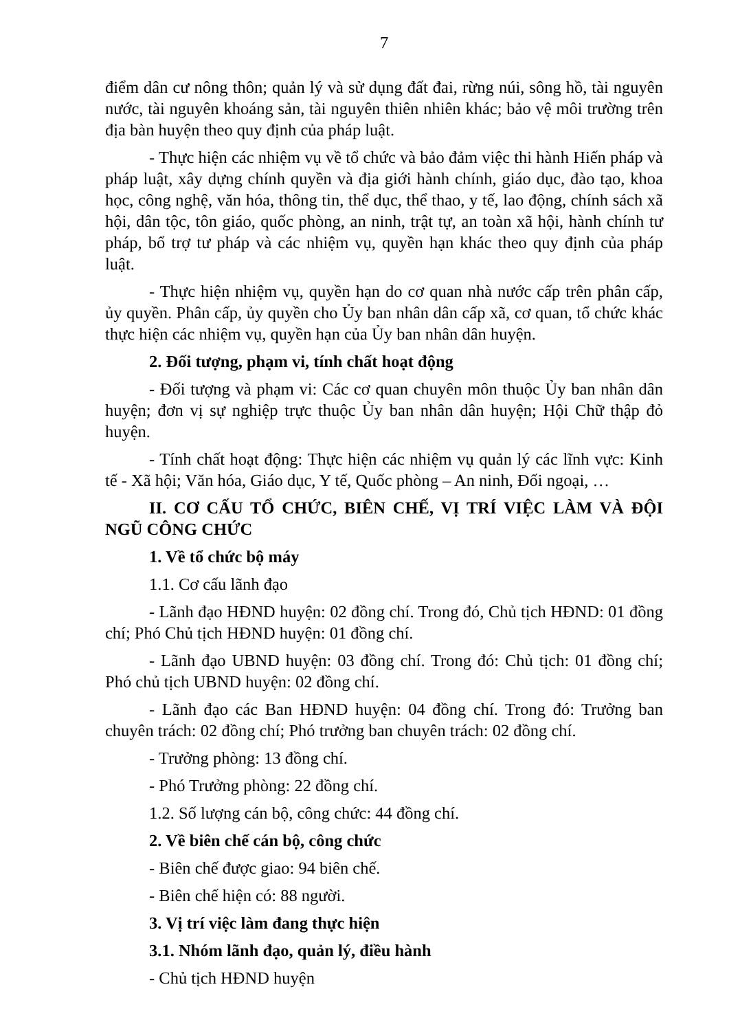7
điểm dân cư nông thôn; quản lý và sử dụng đất đai, rừng núi, sông hồ, tài nguyên nước, tài nguyên khoáng sản, tài nguyên thiên nhiên khác; bảo vệ môi trường trên địa bàn huyện theo quy định của pháp luật.
- Thực hiện các nhiệm vụ về tổ chức và bảo đảm việc thi hành Hiến pháp và pháp luật, xây dựng chính quyền và địa giới hành chính, giáo dục, đào tạo, khoa học, công nghệ, văn hóa, thông tin, thể dục, thể thao, y tế, lao động, chính sách xã hội, dân tộc, tôn giáo, quốc phòng, an ninh, trật tự, an toàn xã hội, hành chính tư pháp, bổ trợ tư pháp và các nhiệm vụ, quyền hạn khác theo quy định của pháp luật.
- Thực hiện nhiệm vụ, quyền hạn do cơ quan nhà nước cấp trên phân cấp, ủy quyền. Phân cấp, ủy quyền cho Ủy ban nhân dân cấp xã, cơ quan, tổ chức khác thực hiện các nhiệm vụ, quyền hạn của Ủy ban nhân dân huyện.
2. Đối tượng, phạm vi, tính chất hoạt động
- Đối tượng và phạm vi: Các cơ quan chuyên môn thuộc Ủy ban nhân dân huyện; đơn vị sự nghiệp trực thuộc Ủy ban nhân dân huyện; Hội Chữ thập đỏ huyện.
- Tính chất hoạt động: Thực hiện các nhiệm vụ quản lý các lĩnh vực: Kinh tế - Xã hội; Văn hóa, Giáo dục, Y tế, Quốc phòng – An ninh, Đối ngoại, …
II. CƠ CẤU TỔ CHỨC, BIÊN CHẾ, VỊ TRÍ VIỆC LÀM VÀ ĐỘI NGŨ CÔNG CHỨC
1. Về tổ chức bộ máy
1.1. Cơ cấu lãnh đạo
- Lãnh đạo HĐND huyện: 02 đồng chí. Trong đó, Chủ tịch HĐND: 01 đồng chí; Phó Chủ tịch HĐND huyện: 01 đồng chí.
- Lãnh đạo UBND huyện: 03 đồng chí. Trong đó: Chủ tịch: 01 đồng chí; Phó chủ tịch UBND huyện: 02 đồng chí.
- Lãnh đạo các Ban HĐND huyện: 04 đồng chí. Trong đó: Trưởng ban chuyên trách: 02 đồng chí; Phó trưởng ban chuyên trách: 02 đồng chí.
- Trưởng phòng: 13 đồng chí.
- Phó Trưởng phòng: 22 đồng chí.
1.2. Số lượng cán bộ, công chức: 44 đồng chí.
2. Về biên chế cán bộ, công chức
- Biên chế được giao: 94 biên chế.
- Biên chế hiện có: 88 người.
3. Vị trí việc làm đang thực hiện
3.1. Nhóm lãnh đạo, quản lý, điều hành
- Chủ tịch HĐND huyện